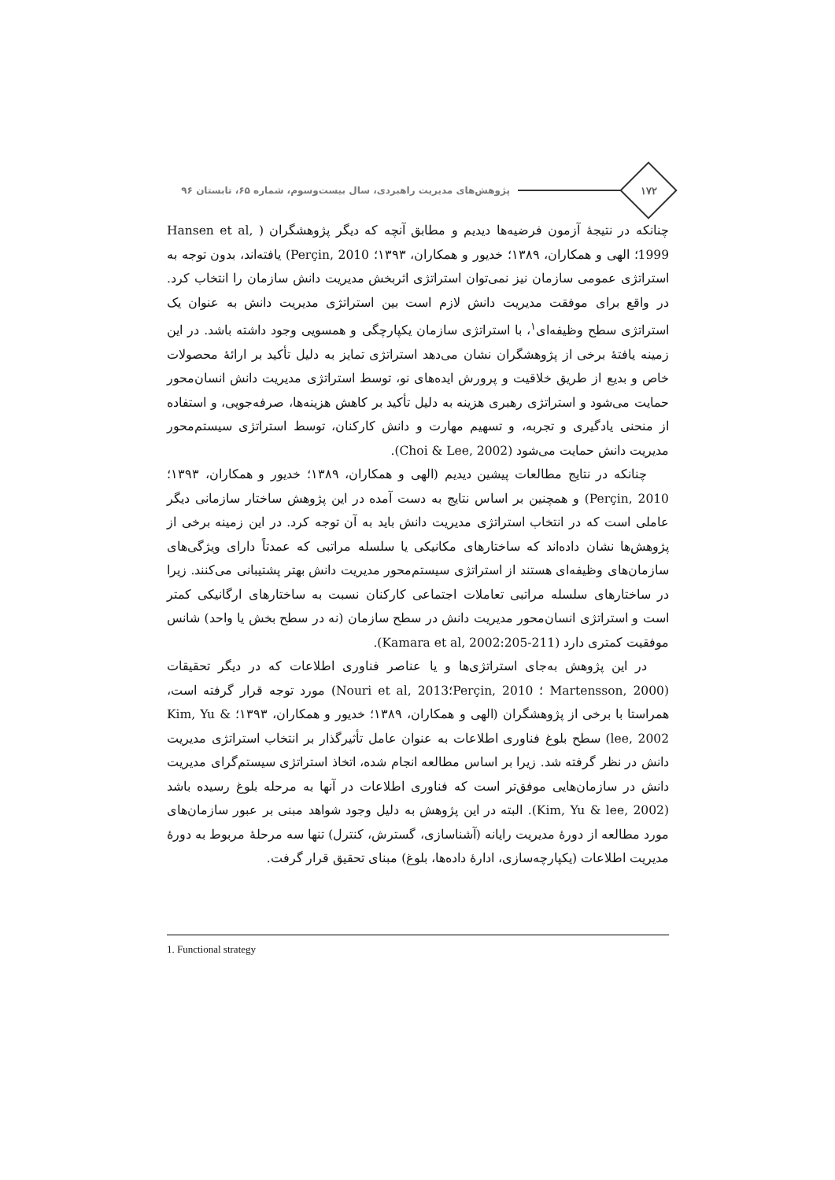۱۷۲
پژوهش‌های مدیریت راهبردی، سال بیست‌وسوم، شماره ۶۵، تابستان ۹۶
چنانکه در نتیجهٔ آزمون فرضیه‌ها دیدیم و مطابق آنچه که دیگر پژوهشگران ( Hansen et al, 1999؛ الهی و همکاران، ۱۳۸۹؛ خدیور و همکاران، ۱۳۹۳؛ Perçin, 2010) یافته‌اند، بدون توجه به استراتژی عمومی سازمان نیز نمی‌توان استراتژی اثربخش مدیریت دانش سازمان را انتخاب کرد. در واقع برای موفقت مدیریت دانش لازم است بین استراتژی مدیریت دانش به عنوان یک استراتژی سطح وظیفه‌ای<sup>۱</sup>، با استراتژی سازمان یکپارچگی و همسویی وجود داشته باشد. در این زمینه یافتهٔ برخی از پژوهشگران نشان می‌دهد استراتژی تمایز به دلیل تأکید بر ارائهٔ محصولات خاص و بدیع از طریق خلاقیت و پرورش ایده‌های نو، توسط استراتژی مدیریت دانش انسان‌محور حمایت می‌شود و استراتژی رهبری هزینه به دلیل تأکید بر کاهش هزینه‌ها، صرفه‌جویی، و استفاده از منحنی یادگیری و تجربه، و تسهیم مهارت و دانش کارکنان، توسط استراتژی سیستم‌محور مدیریت دانش حمایت می‌شود (Choi & Lee, 2002).
چنانکه در نتایج مطالعات پیشین دیدیم (الهی و همکاران، ۱۳۸۹؛ خدیور و همکاران، ۱۳۹۳؛ Perçin, 2010) و همچنین بر اساس نتایج به دست آمده در این پژوهش ساختار سازمانی دیگر عاملی است که در انتخاب استراتژی مدیریت دانش باید به آن توجه کرد. در این زمینه برخی از پژوهش‌ها نشان داده‌اند که ساختارهای مکانیکی یا سلسله مراتبی که عمدتاً دارای ویژگی‌های سازمان‌های وظیفه‌ای هستند از استراتژی سیستم‌محور مدیریت دانش بهتر پشتیبانی می‌کنند. زیرا در ساختارهای سلسله مراتبی تعاملات اجتماعی کارکنان نسبت به ساختارهای ارگانیکی کمتر است و استراتژی انسان‌محور مدیریت دانش در سطح سازمان (نه در سطح بخش یا واحد) شانس موفقیت کمتری دارد (Kamara et al, 2002:205-211).
در این پژوهش به‌جای استراتژی‌ها و یا عناصر فناوری اطلاعات که در دیگر تحقیقات (Martensson, 2000 ؛ Perçin, 2010؛Nouri et al, 2013) مورد توجه قرار گرفته است، همراستا با برخی از پژوهشگران (الهی و همکاران، ۱۳۸۹؛ خدیور و همکاران، ۱۳۹۳؛ Kim, Yu & lee, 2002) سطح بلوغ فناوری اطلاعات به عنوان عامل تأثیرگذار بر انتخاب استراتژی مدیریت دانش در نظر گرفته شد. زیرا بر اساس مطالعه انجام شده، اتخاذ استراتژی سیستم‌گرای مدیریت دانش در سازمان‌هایی موفق‌تر است که فناوری اطلاعات در آنها به مرحله بلوغ رسیده باشد (Kim, Yu & lee, 2002). البته در این پژوهش به دلیل وجود شواهد مبنی بر عبور سازمان‌های مورد مطالعه از دورهٔ مدیریت رایانه (آشناسازی، گسترش، کنترل) تنها سه مرحلهٔ مربوط به دورهٔ مدیریت اطلاعات (یکپارچه‌سازی، ادارهٔ داده‌ها، بلوغ) مبنای تحقیق قرار گرفت.
1. Functional strategy